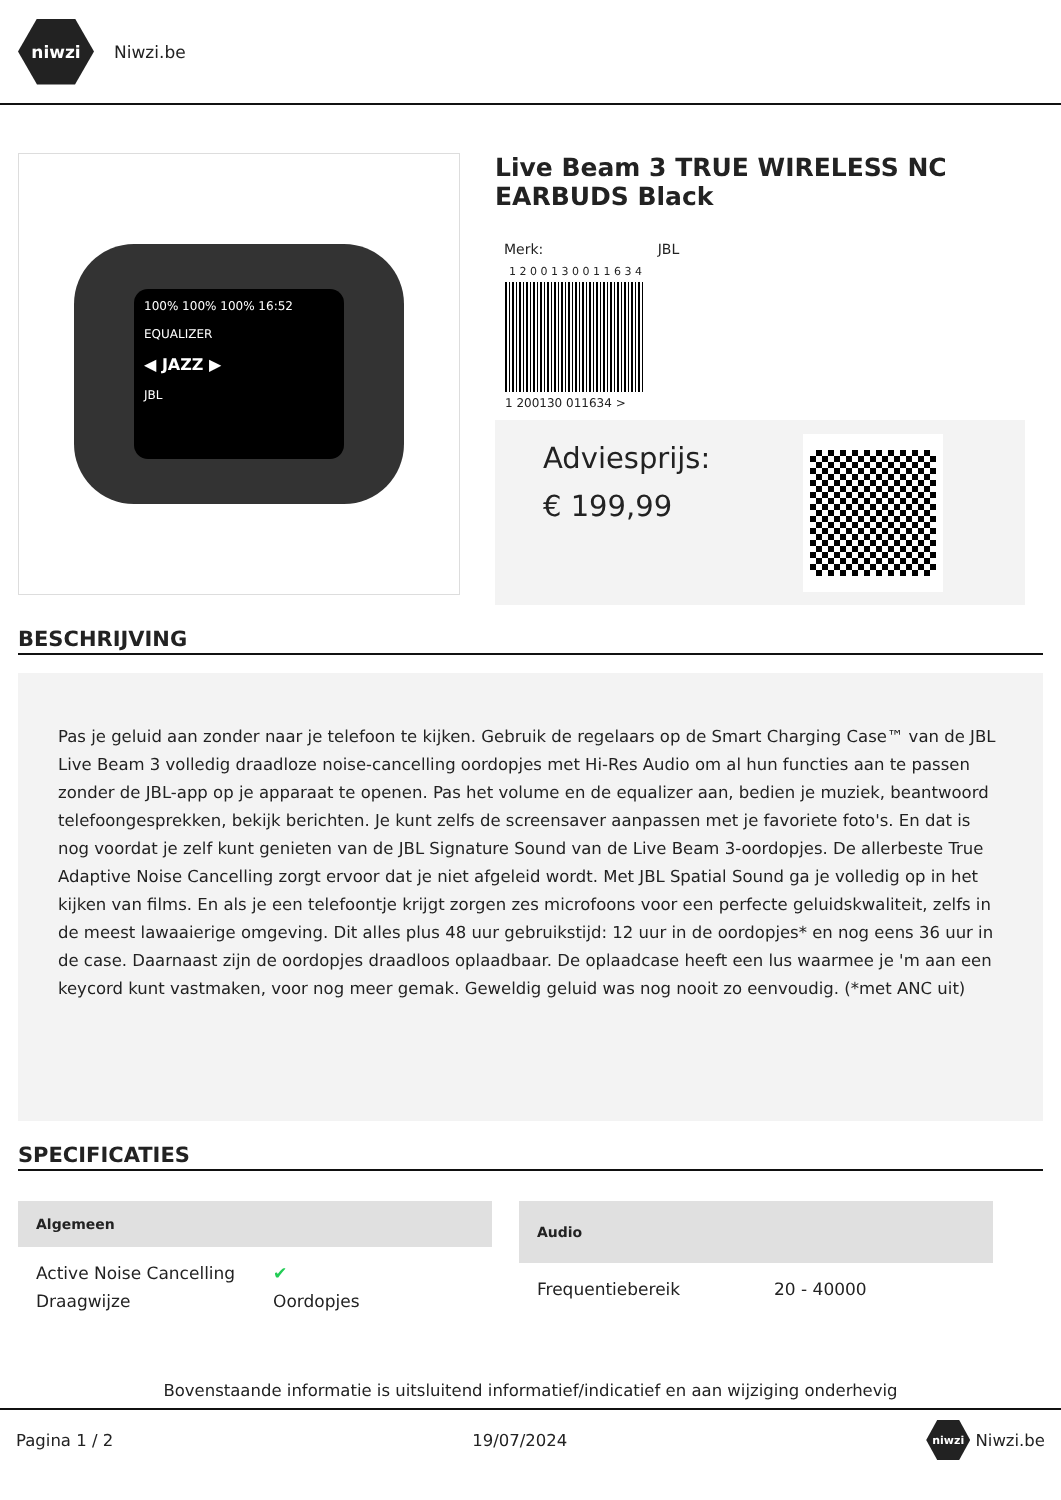niwzi
Niwzi.be
100% 100% 100% 16:52
EQUALIZER
◀ JAZZ ▶
JBL
Live Beam 3 TRUE WIRELESS NC EARBUDS Black
Merk: JBL
1 2 0 0 1 3 0 0 1 1 6 3 4
1 200130 011634 >
Adviesprijs:
€ 199,99
BESCHRIJVING
Pas je geluid aan zonder naar je telefoon te kijken. Gebruik de regelaars op de Smart Charging Case™ van de JBL Live Beam 3 volledig draadloze noise-cancelling oordopjes met Hi-Res Audio om al hun functies aan te passen zonder de JBL-app op je apparaat te openen. Pas het volume en de equalizer aan, bedien je muziek, beantwoord telefoongesprekken, bekijk berichten. Je kunt zelfs de screensaver aanpassen met je favoriete foto's. En dat is nog voordat je zelf kunt genieten van de JBL Signature Sound van de Live Beam 3-oordopjes. De allerbeste True Adaptive Noise Cancelling zorgt ervoor dat je niet afgeleid wordt. Met JBL Spatial Sound ga je volledig op in het kijken van films. En als je een telefoontje krijgt zorgen zes microfoons voor een perfecte geluidskwaliteit, zelfs in de meest lawaaierige omgeving. Dit alles plus 48 uur gebruikstijd: 12 uur in de oordopjes* en nog eens 36 uur in de case. Daarnaast zijn de oordopjes draadloos oplaadbaar. De oplaadcase heeft een lus waarmee je 'm aan een keycord kunt vastmaken, voor nog meer gemak. Geweldig geluid was nog nooit zo eenvoudig. (*met ANC uit)
SPECIFICATIES
| Algemeen | |
| --- | --- |
| Active Noise Cancelling | ✔ |
| Draagwijze | Oordopjes |
| Audio | |
| --- | --- |
| Frequentiebereik | 20 - 40000 |
Bovenstaande informatie is uitsluitend informatief/indicatief en aan wijziging onderhevig
Pagina 1 / 2 19/07/2024 niwzi Niwzi.be